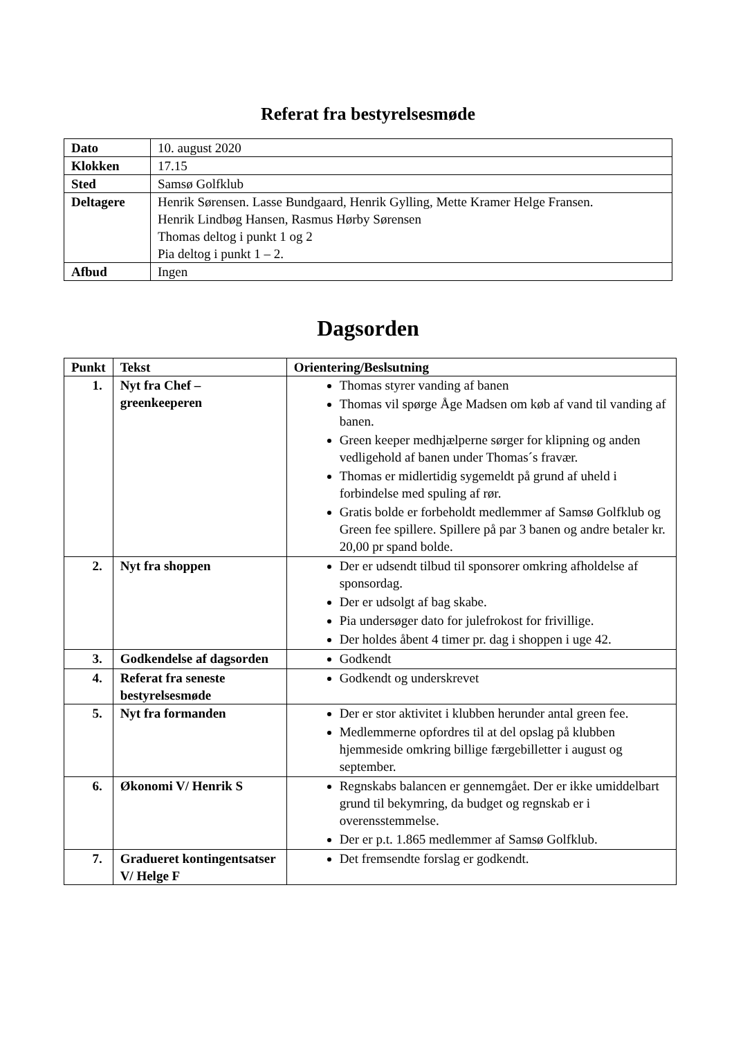Referat fra bestyrelsesmøde
| Dato | 10. august 2020 |
| Klokken | 17.15 |
| Sted | Samsø Golfklub |
| Deltagere | Henrik Sørensen. Lasse Bundgaard, Henrik Gylling, Mette Kramer Helge Fransen. Henrik Lindbøg Hansen, Rasmus Hørby Sørensen Thomas deltog i punkt 1 og 2 Pia deltog i punkt 1 – 2. |
| Afbud | Ingen |
Dagsorden
| Punkt | Tekst | Orientering/Beslsutning |
| --- | --- | --- |
| 1. | Nyt fra Chef – greenkeeperen | Thomas styrer vanding af banen Thomas vil spørge Åge Madsen om køb af vand til vanding af banen. Green keeper medhjælperne sørger for klipning og anden vedligehold af banen under Thomas´s fravær. Thomas er midlertidig sygemeldt på grund af uheld i forbindelse med spuling af rør. Gratis bolde er forbeholdt medlemmer af Samsø Golfklub og Green fee spillere. Spillere på par 3 banen og andre betaler kr. 20,00 pr spand bolde. |
| 2. | Nyt fra shoppen | Der er udsendt tilbud til sponsorer omkring afholdelse af sponsordag. Der er udsolgt af bag skabe. Pia undersøger dato for julefrokost for frivillige. Der holdes åbent 4 timer pr. dag i shoppen i uge 42. |
| 3. | Godkendelse af dagsorden | Godkendt |
| 4. | Referat fra seneste bestyrelsesmøde | Godkendt og underskrevet |
| 5. | Nyt fra formanden | Der er stor aktivitet i klubben herunder antal green fee. Medlemmerne opfordres til at del opslag på klubben hjemmeside omkring billige færgebilletter i august og september. |
| 6. | Økonomi V/ Henrik S | Regnskabs balancen er gennemgået. Der er ikke umiddelbart grund til bekymring, da budget og regnskab er i overensstemmelse. Der er p.t. 1.865 medlemmer af Samsø Golfklub. |
| 7. | Gradueret kontingentsatser V/ Helge F | Det fremsendte forslag er godkendt. |